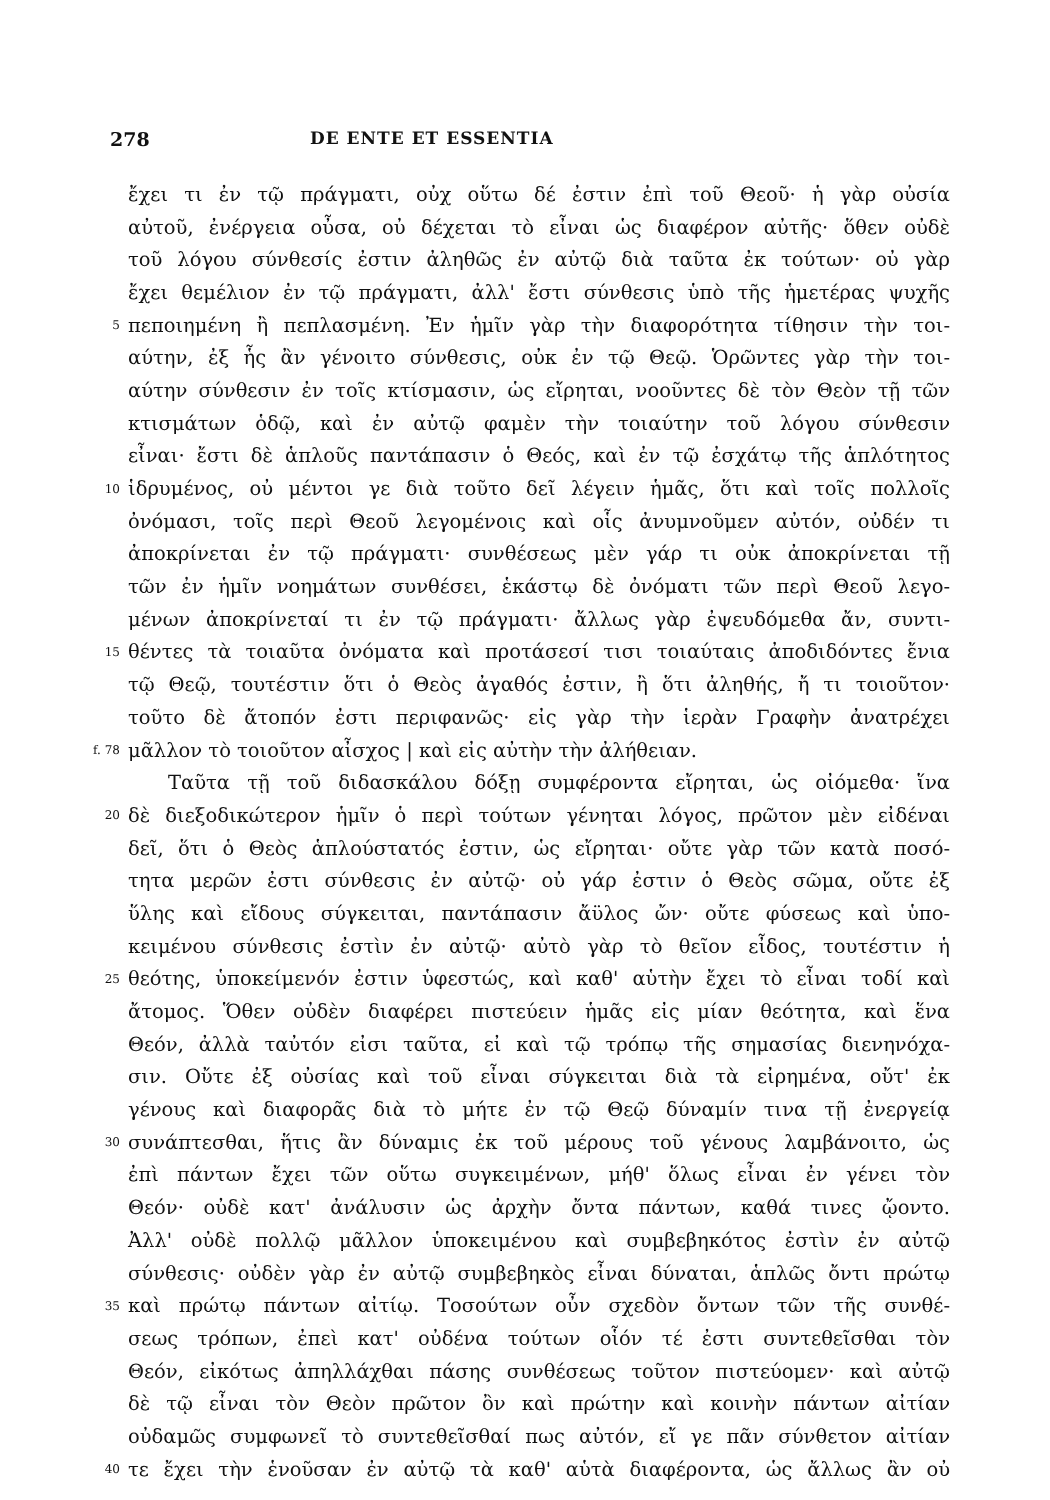278 DE ENTE ET ESSENTIA
ἔχει τι ἐν τῷ πράγματι, οὐχ οὕτω δέ ἐστιν ἐπὶ τοῦ Θεοῦ· ἡ γὰρ οὐσία
αὐτοῦ, ἐνέργεια οὖσα, οὐ δέχεται τὸ εἶναι ὡς διαφέρον αὐτῆς· ὅθεν οὐδὲ
τοῦ λόγου σύνθεσίς ἐστιν ἀληθῶς ἐν αὐτῷ διὰ ταῦτα ἐκ τούτων· οὐ γὰρ
ἔχει θεμέλιον ἐν τῷ πράγματι, ἀλλ' ἔστι σύνθεσις ὑπὸ τῆς ἡμετέρας ψυχῆς
5 πεποιημένη ἢ πεπλασμένη. Ἐν ἡμῖν γὰρ τὴν διαφορότητα τίθησιν τὴν τοι-
αύτην, ἐξ ἧς ἂν γένοιτο σύνθεσις, οὐκ ἐν τῷ Θεῷ. Ὁρῶντες γὰρ τὴν τοι-
αύτην σύνθεσιν ἐν τοῖς κτίσμασιν, ὡς εἴρηται, νοοῦντες δὲ τὸν Θεὸν τῇ τῶν
κτισμάτων ὁδῷ, καὶ ἐν αὐτῷ φαμὲν τὴν τοιαύτην τοῦ λόγου σύνθεσιν
εἶναι· ἔστι δὲ ἁπλοῦς παντάπασιν ὁ Θεός, καὶ ἐν τῷ ἐσχάτῳ τῆς ἁπλότητος
10 ἱδρυμένος, οὐ μέντοι γε διὰ τοῦτο δεῖ λέγειν ἡμᾶς, ὅτι καὶ τοῖς πολλοῖς
ὀνόμασι, τοῖς περὶ Θεοῦ λεγομένοις καὶ οἷς ἀνυμνοῦμεν αὐτόν, οὐδέν τι
ἀποκρίνεται ἐν τῷ πράγματι· συνθέσεως μὲν γάρ τι οὐκ ἀποκρίνεται τῇ
τῶν ἐν ἡμῖν νοημάτων συνθέσει, ἑκάστῳ δὲ ὀνόματι τῶν περὶ Θεοῦ λεγο-
μένων ἀποκρίνεταί τι ἐν τῷ πράγματι· ἄλλως γὰρ ἐψευδόμεθα ἄν, συντι-
15 θέντες τὰ τοιαῦτα ὀνόματα καὶ προτάσεσί τισι τοιαύταις ἀποδιδόντες ἔνια
τῷ Θεῷ, τουτέστιν ὅτι ὁ Θεὸς ἀγαθός ἐστιν, ἢ ὅτι ἀληθής, ἤ τι τοιοῦτον·
τοῦτο δὲ ἄτοπόν ἐστι περιφανῶς· εἰς γὰρ τὴν ἱερὰν Γραφὴν ἀνατρέχει
f. 78 μᾶλλον τὸ τοιοῦτον αἶσχος | καὶ εἰς αὐτὴν τὴν ἀλήθειαν.
Ταῦτα τῇ τοῦ διδασκάλου δόξῃ συμφέροντα εἴρηται, ὡς οἰόμεθα· ἵνα
20 δὲ διεξοδικώτερον ἡμῖν ὁ περὶ τούτων γένηται λόγος, πρῶτον μὲν εἰδέναι
δεῖ, ὅτι ὁ Θεὸς ἁπλούστατός ἐστιν, ὡς εἴρηται· οὔτε γὰρ τῶν κατὰ ποσό-
τητα μερῶν ἐστι σύνθεσις ἐν αὐτῷ· οὐ γάρ ἐστιν ὁ Θεὸς σῶμα, οὔτε ἐξ
ὕλης καὶ εἴδους σύγκειται, παντάπασιν ἄϋλος ὤν· οὔτε φύσεως καὶ ὑπο-
κειμένου σύνθεσις ἐστὶν ἐν αὐτῷ· αὐτὸ γὰρ τὸ θεῖον εἶδος, τουτέστιν ἡ
25 θεότης, ὑποκείμενόν ἐστιν ὑφεστώς, καὶ καθ' αὑτὴν ἔχει τὸ εἶναι τοδί καὶ
ἄτομος. Ὅθεν οὐδὲν διαφέρει πιστεύειν ἡμᾶς εἰς μίαν θεότητα, καὶ ἕνα
Θεόν, ἀλλὰ ταὐτόν εἰσι ταῦτα, εἰ καὶ τῷ τρόπῳ τῆς σημασίας διενηνόχα-
σιν. Οὔτε ἐξ οὐσίας καὶ τοῦ εἶναι σύγκειται διὰ τὰ εἰρημένα, οὔτ' ἐκ
γένους καὶ διαφορᾶς διὰ τὸ μήτε ἐν τῷ Θεῷ δύναμίν τινα τῇ ἐνεργείᾳ
30 συνάπτεσθαι, ἥτις ἂν δύναμις ἐκ τοῦ μέρους τοῦ γένους λαμβάνοιτο, ὡς
ἐπὶ πάντων ἔχει τῶν οὕτω συγκειμένων, μήθ' ὅλως εἶναι ἐν γένει τὸν
Θεόν· οὐδὲ κατ' ἀνάλυσιν ὡς ἀρχὴν ὄντα πάντων, καθά τινες ᾤοντο.
Ἀλλ' οὐδὲ πολλῷ μᾶλλον ὑποκειμένου καὶ συμβεβηκότος ἐστὶν ἐν αὐτῷ
σύνθεσις· οὐδὲν γὰρ ἐν αὐτῷ συμβεβηκὸς εἶναι δύναται, ἁπλῶς ὄντι πρώτῳ
35 καὶ πρώτῳ πάντων αἰτίῳ. Τοσούτων οὖν σχεδὸν ὄντων τῶν τῆς συνθέ-
σεως τρόπων, ἐπεὶ κατ' οὐδένα τούτων οἷόν τέ ἐστι συντεθεῖσθαι τὸν
Θεόν, εἰκότως ἀπηλλάχθαι πάσης συνθέσεως τοῦτον πιστεύομεν· καὶ αὐτῷ
δὲ τῷ εἶναι τὸν Θεὸν πρῶτον ὂν καὶ πρώτην καὶ κοινὴν πάντων αἰτίαν
οὐδαμῶς συμφωνεῖ τὸ συντεθεῖσθαί πως αὐτόν, εἴ γε πᾶν σύνθετον αἰτίαν
40 τε ἔχει τὴν ἑνοῦσαν ἐν αὐτῷ τὰ καθ' αὑτὰ διαφέροντα, ὡς ἄλλως ἂν οὐ